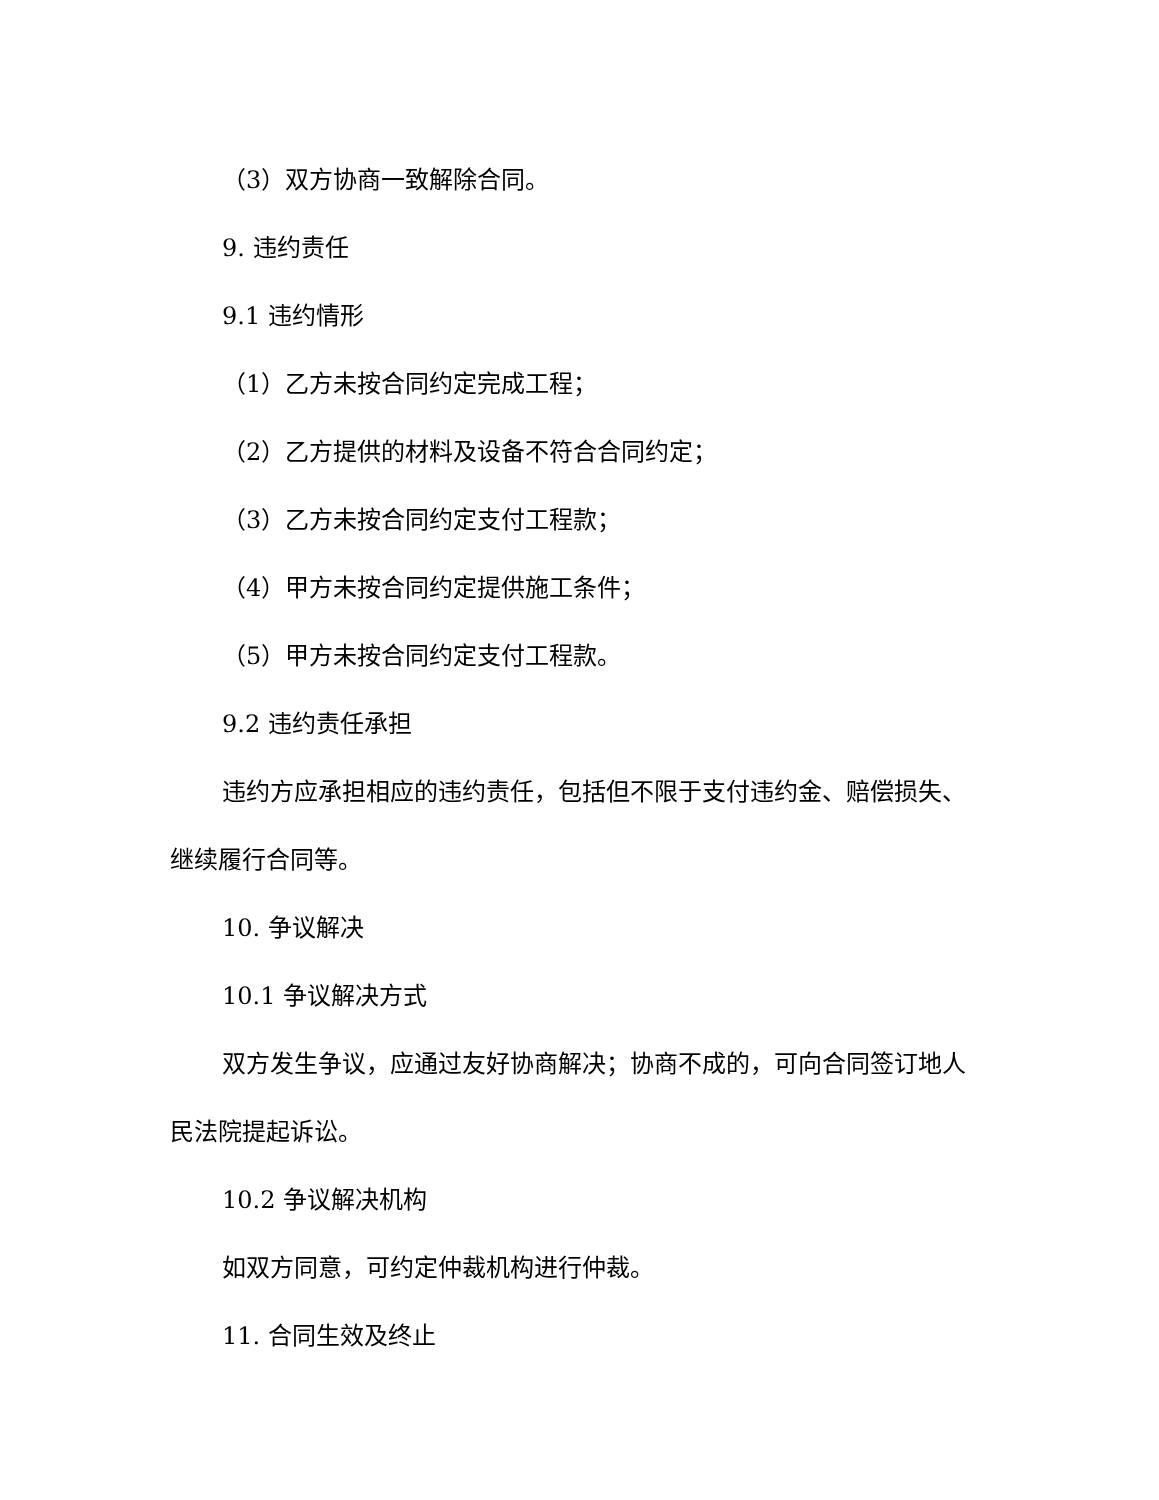（3）双方协商一致解除合同。
9. 违约责任
9.1 违约情形
（1）乙方未按合同约定完成工程；
（2）乙方提供的材料及设备不符合合同约定；
（3）乙方未按合同约定支付工程款；
（4）甲方未按合同约定提供施工条件；
（5）甲方未按合同约定支付工程款。
9.2 违约责任承担
违约方应承担相应的违约责任，包括但不限于支付违约金、赔偿损失、继续履行合同等。
10. 争议解决
10.1 争议解决方式
双方发生争议，应通过友好协商解决；协商不成的，可向合同签订地人民法院提起诉讼。
10.2 争议解决机构
如双方同意，可约定仲裁机构进行仲裁。
11. 合同生效及终止